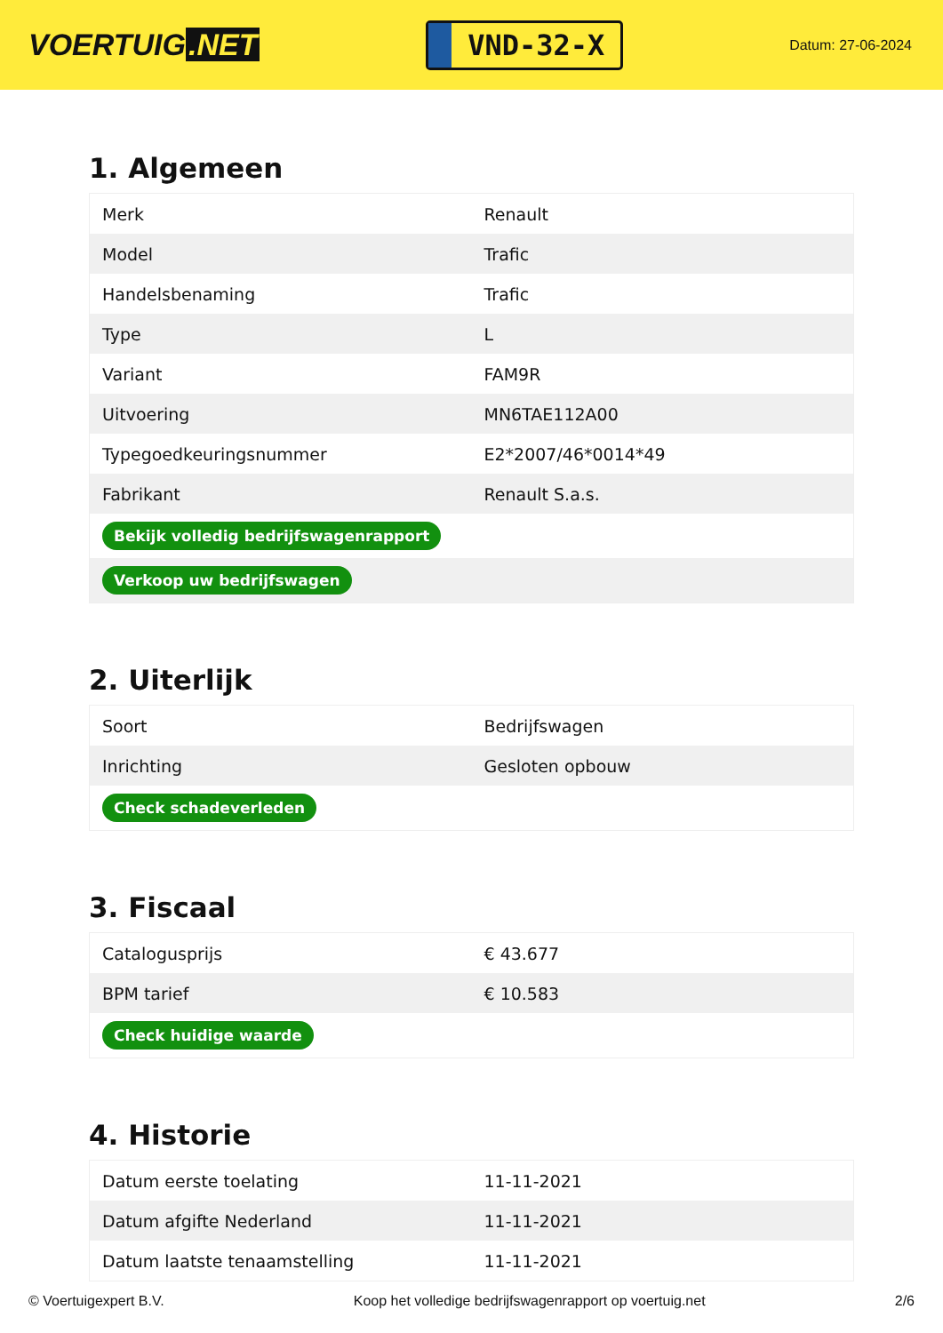VOERTUIG.NET
VND-32-X
Datum: 27-06-2024
1. Algemeen
| Merk | Renault |
| Model | Trafic |
| Handelsbenaming | Trafic |
| Type | L |
| Variant | FAM9R |
| Uitvoering | MN6TAE112A00 |
| Typegoedkeuringsnummer | E2*2007/46*0014*49 |
| Fabrikant | Renault S.a.s. |
| Bekijk volledig bedrijfswagenrapport | |
| Verkoop uw bedrijfswagen | |
2. Uiterlijk
| Soort | Bedrijfswagen |
| Inrichting | Gesloten opbouw |
| Check schadeverleden | |
3. Fiscaal
| Catalogusprijs | € 43.677 |
| BPM tarief | € 10.583 |
| Check huidige waarde | |
4. Historie
| Datum eerste toelating | 11-11-2021 |
| Datum afgifte Nederland | 11-11-2021 |
| Datum laatste tenaamstelling | 11-11-2021 |
© Voertuigexpert B.V. Koop het volledige bedrijfswagenrapport op voertuig.net 2/6